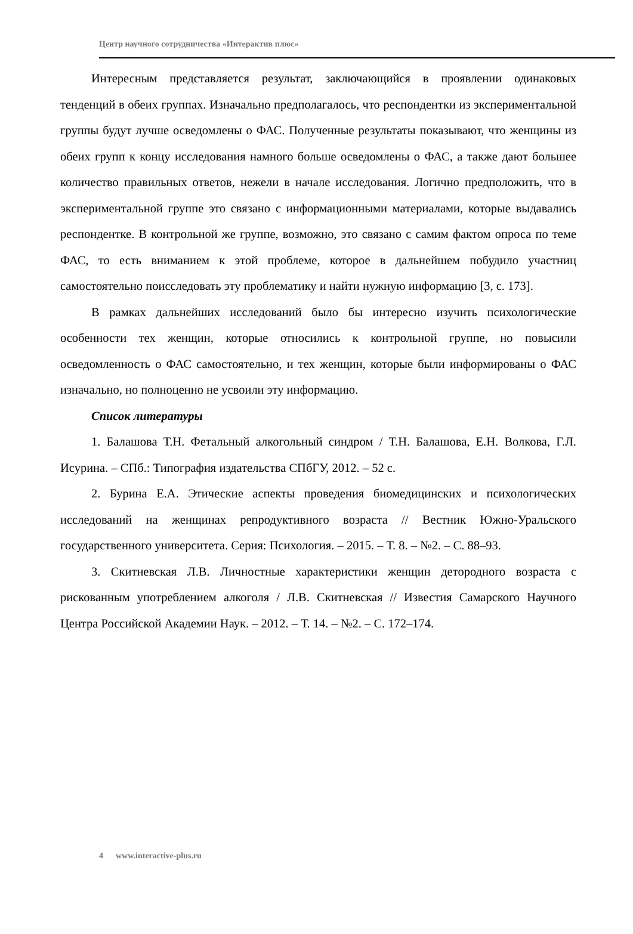Центр научного сотрудничества «Интерактив плюс»
Интересным представляется результат, заключающийся в проявлении одинаковых тенденций в обеих группах. Изначально предполагалось, что респондентки из экспериментальной группы будут лучше осведомлены о ФАС. Полученные результаты показывают, что женщины из обеих групп к концу исследования намного больше осведомлены о ФАС, а также дают большее количество правильных ответов, нежели в начале исследования. Логично предположить, что в экспериментальной группе это связано с информационными материалами, которые выдавались респондентке. В контрольной же группе, возможно, это связано с самим фактом опроса по теме ФАС, то есть вниманием к этой проблеме, которое в дальнейшем побудило участниц самостоятельно поисследовать эту проблематику и найти нужную информацию [3, с. 173].
В рамках дальнейших исследований было бы интересно изучить психологические особенности тех женщин, которые относились к контрольной группе, но повысили осведомленность о ФАС самостоятельно, и тех женщин, которые были информированы о ФАС изначально, но полноценно не усвоили эту информацию.
Список литературы
1. Балашова Т.Н. Фетальный алкогольный синдром / Т.Н. Балашова, Е.Н. Волкова, Г.Л. Исурина. – СПб.: Типография издательства СПбГУ, 2012. – 52 с.
2. Бурина Е.А. Этические аспекты проведения биомедицинских и психологических исследований на женщинах репродуктивного возраста // Вестник Южно-Уральского государственного университета. Серия: Психология. – 2015. – Т. 8. – №2. – С. 88–93.
3. Скитневская Л.В. Личностные характеристики женщин детородного возраста с рискованным употреблением алкоголя / Л.В. Скитневская // Известия Самарского Научного Центра Российской Академии Наук. – 2012. – Т. 14. – №2. – С. 172–174.
4 www.interactive-plus.ru